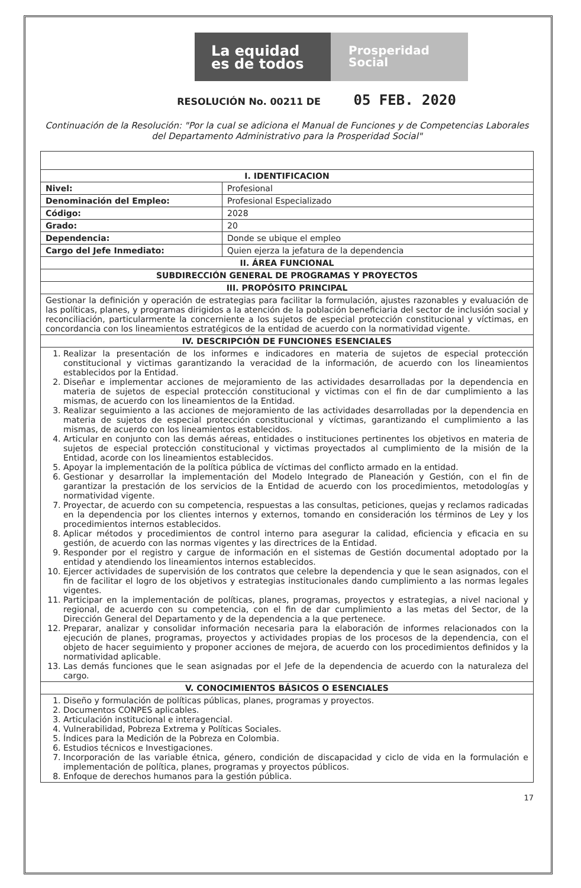La equidad
es de todos
Prosperidad
Social
RESOLUCIÓN No. 00211 DE 05 FEB. 2020
Continuación de la Resolución: "Por la cual se adiciona el Manual de Funciones y de Competencias Laborales del Departamento Administrativo para la Prosperidad Social"
| I. IDENTIFICACION | |
| --- | --- |
| Nivel: | Profesional |
| Denominación del Empleo: | Profesional Especializado |
| Código: | 2028 |
| Grado: | 20 |
| Dependencia: | Donde se ubique el empleo |
| Cargo del Jefe Inmediato: | Quien ejerza la jefatura de la dependencia |
| II. ÁREA FUNCIONAL | |
| SUBDIRECCIÓN GENERAL DE PROGRAMAS Y PROYECTOS | |
| III. PROPÓSITO PRINCIPAL | |
| Gestionar la definición y operación de estrategias para facilitar la formulación, ajustes razonables y evaluación de las políticas, planes, y programas dirigidos a la atención de la población beneficiaria del sector de inclusión social y reconciliación, particularmente la concerniente a los sujetos de especial protección constitucional y víctimas, en concordancia con los lineamientos estratégicos de la entidad de acuerdo con la normatividad vigente. | |
| IV. DESCRIPCIÓN DE FUNCIONES ESENCIALES | |
| 1. Realizar la presentación de los informes e indicadores en materia de sujetos de especial protección constitucional y victimas garantizando la veracidad de la información, de acuerdo con los lineamientos establecidos por la Entidad. 2. Diseñar e implementar acciones de mejoramiento de las actividades desarrolladas por la dependencia en materia de sujetos de especial protección constitucional y victimas con el fin de dar cumplimiento a las mismas, de acuerdo con los lineamientos de la Entidad. 3. Realizar seguimiento a las acciones de mejoramiento de las actividades desarrolladas por la dependencia en materia de sujetos de especial protección constitucional y víctimas, garantizando el cumplimiento a las mismas, de acuerdo con los lineamientos establecidos. 4. Articular en conjunto con las demás aéreas, entidades o instituciones pertinentes los objetivos en materia de sujetos de especial protección constitucional y victimas proyectados al cumplimiento de la misión de la Entidad, acorde con los lineamientos establecidos. 5. Apoyar la implementación de la política pública de víctimas del conflicto armado en la entidad. 6. Gestionar y desarrollar la implementación del Modelo Integrado de Planeación y Gestión, con el fin de garantizar la prestación de los servicios de la Entidad de acuerdo con los procedimientos, metodologías y normatividad vigente. 7. Proyectar, de acuerdo con su competencia, respuestas a las consultas, peticiones, quejas y reclamos radicadas en la dependencia por los clientes internos y externos, tomando en consideración los términos de Ley y los procedimientos internos establecidos. 8. Aplicar métodos y procedimientos de control interno para asegurar la calidad, eficiencia y eficacia en su gestión, de acuerdo con las normas vigentes y las directrices de la Entidad. 9. Responder por el registro y cargue de información en el sistemas de Gestión documental adoptado por la entidad y atendiendo los lineamientos internos establecidos. 10. Ejercer actividades de supervisión de los contratos que celebre la dependencia y que le sean asignados, con el fin de facilitar el logro de los objetivos y estrategias institucionales dando cumplimiento a las normas legales vigentes. 11. Participar en la implementación de políticas, planes, programas, proyectos y estrategias, a nivel nacional y regional, de acuerdo con su competencia, con el fin de dar cumplimiento a las metas del Sector, de la Dirección General del Departamento y de la dependencia a la que pertenece. 12. Preparar, analizar y consolidar información necesaria para la elaboración de informes relacionados con la ejecución de planes, programas, proyectos y actividades propias de los procesos de la dependencia, con el objeto de hacer seguimiento y proponer acciones de mejora, de acuerdo con los procedimientos definidos y la normatividad aplicable. 13. Las demás funciones que le sean asignadas por el Jefe de la dependencia de acuerdo con la naturaleza del cargo. | |
| V. CONOCIMIENTOS BÁSICOS O ESENCIALES | |
| 1. Diseño y formulación de políticas públicas, planes, programas y proyectos. 2. Documentos CONPES aplicables. 3. Articulación institucional e interagencial. 4. Vulnerabilidad, Pobreza Extrema y Políticas Sociales. 5. Índices para la Medición de la Pobreza en Colombia. 6. Estudios técnicos e Investigaciones. 7. Incorporación de las variable étnica, género, condición de discapacidad y ciclo de vida en la formulación e implementación de política, planes, programas y proyectos públicos. 8. Enfoque de derechos humanos para la gestión pública. | |
17